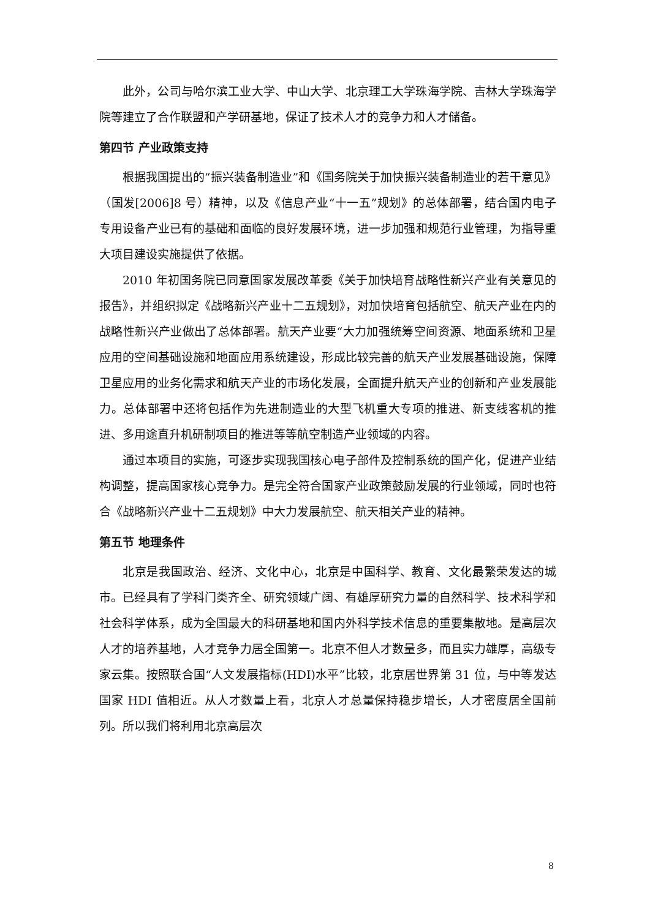此外，公司与哈尔滨工业大学、中山大学、北京理工大学珠海学院、吉林大学珠海学院等建立了合作联盟和产学研基地，保证了技术人才的竞争力和人才储备。
第四节 产业政策支持
根据我国提出的“振兴装备制造业”和《国务院关于加快振兴装备制造业的若干意见》（国发[2006]8 号）精神，以及《信息产业“十一五”规划》的总体部署，结合国内电子专用设备产业已有的基础和面临的良好发展环境，进一步加强和规范行业管理，为指导重大项目建设实施提供了依据。
2010 年初国务院已同意国家发展改革委《关于加快培育战略性新兴产业有关意见的报告》，并组织拟定《战略新兴产业十二五规划》，对加快培育包括航空、航天产业在内的战略性新兴产业做出了总体部署。航天产业要“大力加强统筹空间资源、地面系统和卫星应用的空间基础设施和地面应用系统建设，形成比较完善的航天产业发展基础设施，保障卫星应用的业务化需求和航天产业的市场化发展，全面提升航天产业的创新和产业发展能力。总体部署中还将包括作为先进制造业的大型飞机重大专项的推进、新支线客机的推进、多用途直升机研制项目的推进等等航空制造产业领域的内容。
通过本项目的实施，可逐步实现我国核心电子部件及控制系统的国产化，促进产业结构调整，提高国家核心竞争力。是完全符合国家产业政策鼓励发展的行业领域，同时也符合《战略新兴产业十二五规划》中大力发展航空、航天相关产业的精神。
第五节 地理条件
北京是我国政治、经济、文化中心，北京是中国科学、教育、文化最繁荣发达的城市。已经具有了学科门类齐全、研究领域广阔、有雄厚研究力量的自然科学、技术科学和社会科学体系，成为全国最大的科研基地和国内外科学技术信息的重要集散地。是高层次人才的培养基地，人才竞争力居全国第一。北京不但人才数量多，而且实力雄厚，高级专家云集。按照联合国“人文发展指标(HDI)水平”比较，北京居世界第 31 位，与中等发达国家 HDI 值相近。从人才数量上看，北京人才总量保持稳步增长，人才密度居全国前列。所以我们将利用北京高层次
8